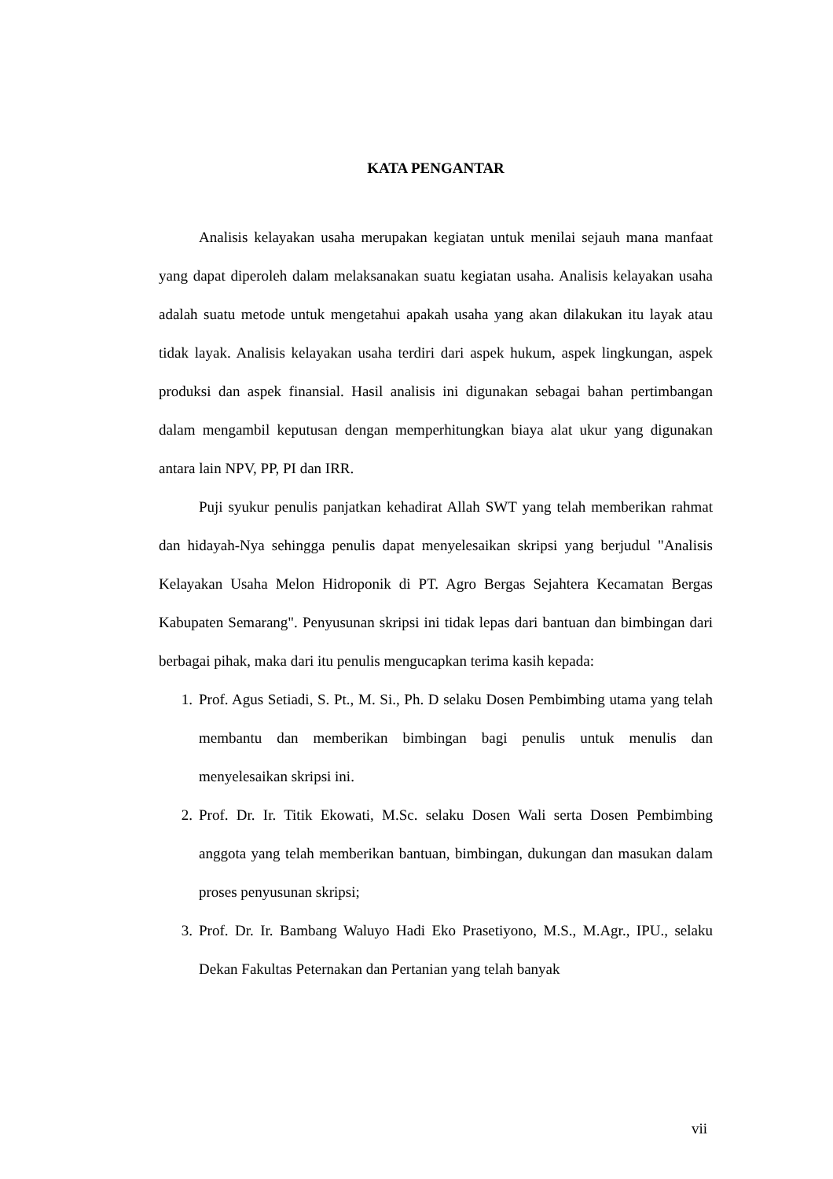KATA PENGANTAR
Analisis kelayakan usaha merupakan kegiatan untuk menilai sejauh mana manfaat yang dapat diperoleh dalam melaksanakan suatu kegiatan usaha. Analisis kelayakan usaha adalah suatu metode untuk mengetahui apakah usaha yang akan dilakukan itu layak atau tidak layak. Analisis kelayakan usaha terdiri dari aspek hukum, aspek lingkungan, aspek produksi dan aspek finansial. Hasil analisis ini digunakan sebagai bahan pertimbangan dalam mengambil keputusan dengan memperhitungkan biaya alat ukur yang digunakan antara lain NPV, PP, PI dan IRR.
Puji syukur penulis panjatkan kehadirat Allah SWT yang telah memberikan rahmat dan hidayah-Nya sehingga penulis dapat menyelesaikan skripsi yang berjudul "Analisis Kelayakan Usaha Melon Hidroponik di PT. Agro Bergas Sejahtera Kecamatan Bergas Kabupaten Semarang". Penyusunan skripsi ini tidak lepas dari bantuan dan bimbingan dari berbagai pihak, maka dari itu penulis mengucapkan terima kasih kepada:
1. Prof. Agus Setiadi, S. Pt., M. Si., Ph. D selaku Dosen Pembimbing utama yang telah membantu dan memberikan bimbingan bagi penulis untuk menulis dan menyelesaikan skripsi ini.
2. Prof. Dr. Ir. Titik Ekowati, M.Sc. selaku Dosen Wali serta Dosen Pembimbing anggota yang telah memberikan bantuan, bimbingan, dukungan dan masukan dalam proses penyusunan skripsi;
3. Prof. Dr. Ir. Bambang Waluyo Hadi Eko Prasetiyono, M.S., M.Agr., IPU., selaku Dekan Fakultas Peternakan dan Pertanian yang telah banyak
vii